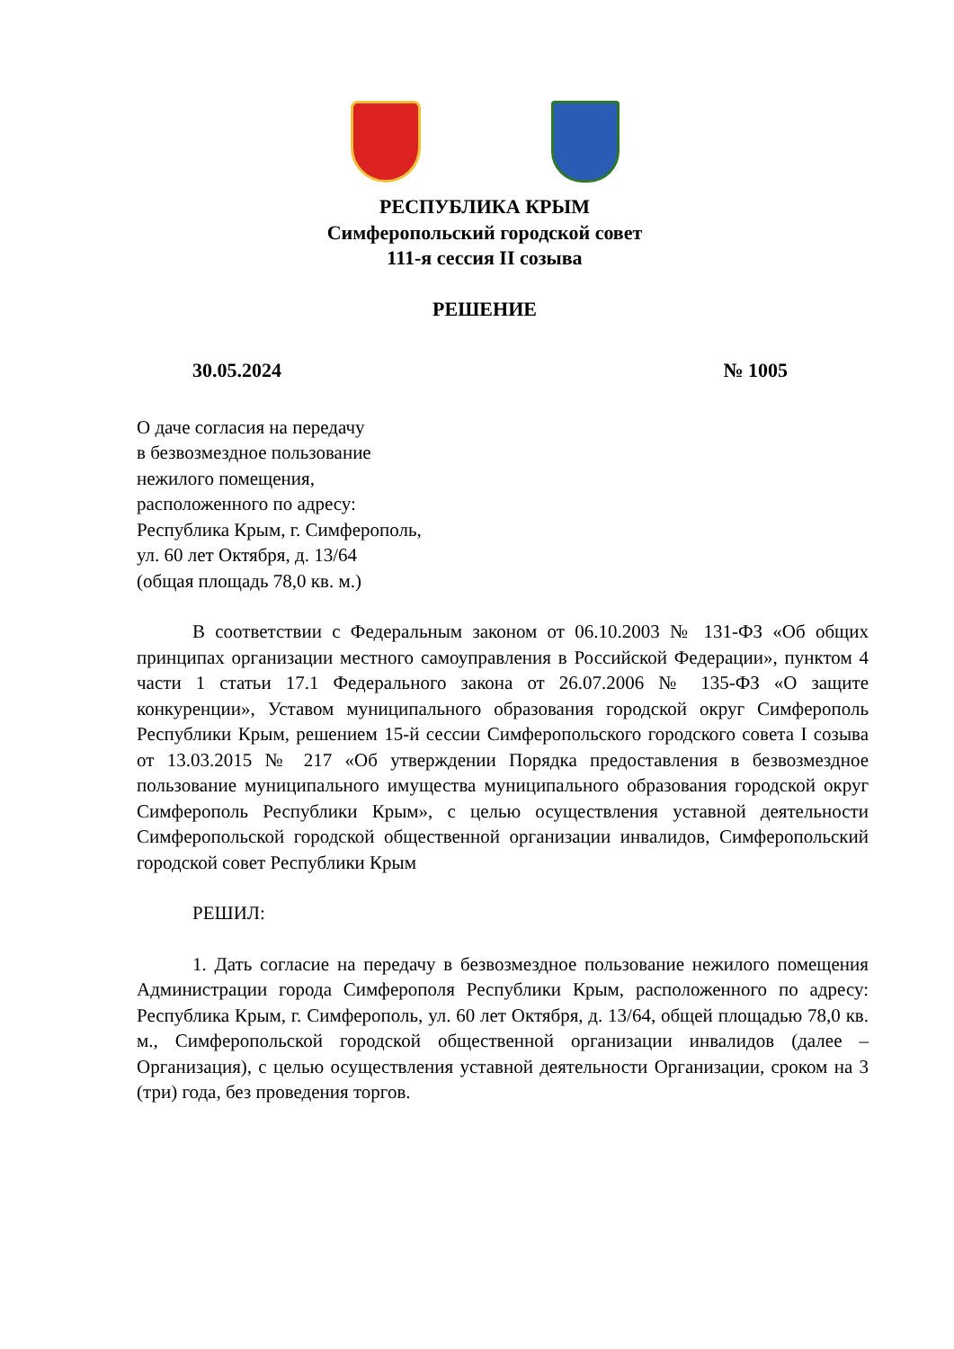РЕСПУБЛИКА КРЫМ
Симферопольский городской совет
111-я сессия II созыва
РЕШЕНИЕ
30.05.2024 № 1005
О даче согласия на передачу
в безвозмездное пользование
нежилого помещения,
расположенного по адресу:
Республика Крым, г. Симферополь,
ул. 60 лет Октября, д. 13/64
(общая площадь 78,0 кв. м.)
В соответствии с Федеральным законом от 06.10.2003 № 131-ФЗ «Об общих принципах организации местного самоуправления в Российской Федерации», пунктом 4 части 1 статьи 17.1 Федерального закона от 26.07.2006 № 135-ФЗ «О защите конкуренции», Уставом муниципального образования городской округ Симферополь Республики Крым, решением 15-й сессии Симферопольского городского совета I созыва от 13.03.2015 № 217 «Об утверждении Порядка предоставления в безвозмездное пользование муниципального имущества муниципального образования городской округ Симферополь Республики Крым», с целью осуществления уставной деятельности Симферопольской городской общественной организации инвалидов, Симферопольский городской совет Республики Крым
РЕШИЛ:
1. Дать согласие на передачу в безвозмездное пользование нежилого помещения Администрации города Симферополя Республики Крым, расположенного по адресу: Республика Крым, г. Симферополь, ул. 60 лет Октября, д. 13/64, общей площадью 78,0 кв. м., Симферопольской городской общественной организации инвалидов (далее – Организация), с целью осуществления уставной деятельности Организации, сроком на 3 (три) года, без проведения торгов.